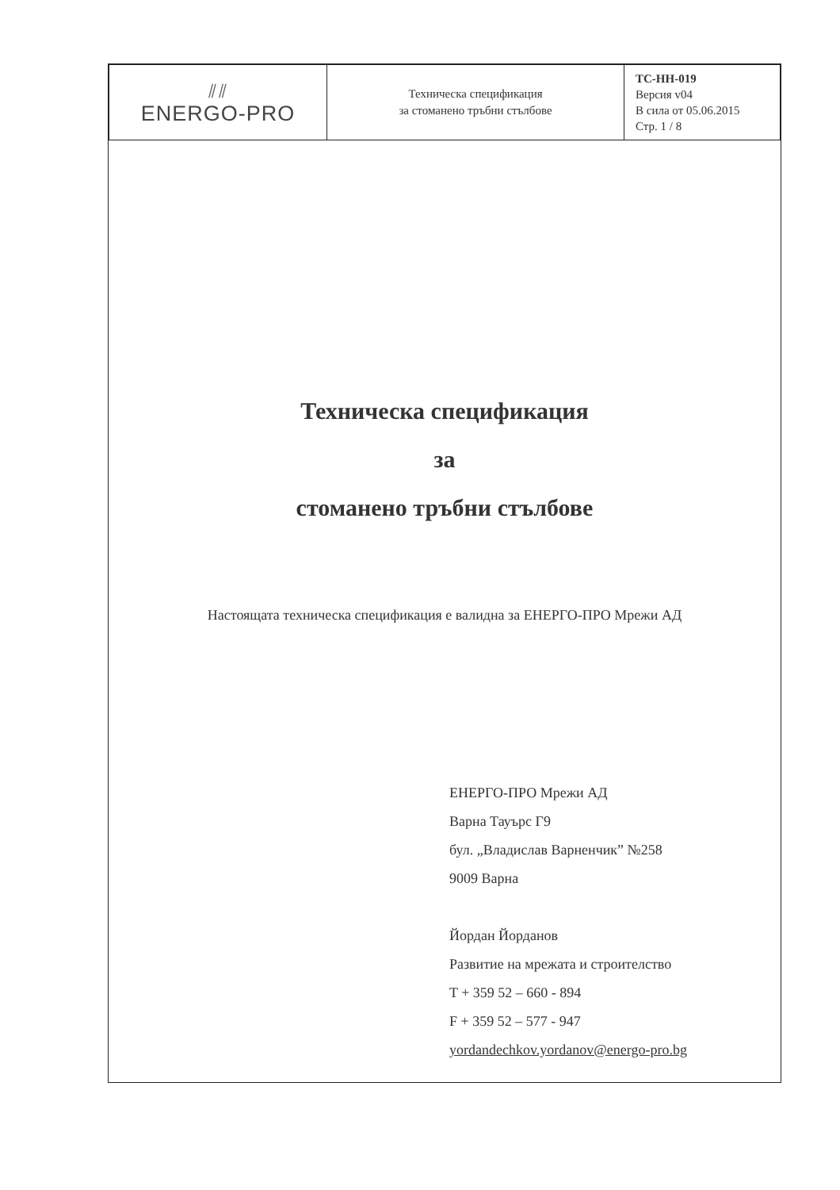| ⫽⫽ ENERGO-PRO | Техническа спецификация за стоманено тръбни стълбове | ТС-НН-019 Версия v04 В сила от 05.06.2015 Стр. 1 / 8 |
Техническа спецификация
за
стоманено тръбни стълбове
Настоящата техническа спецификация е валидна за ЕНЕРГО-ПРО Мрежи АД
ЕНЕРГО-ПРО Мрежи АД
Варна Тауърс Г9
бул. „Владислав Варненчик” №258
9009 Варна
Йордан Йорданов
Развитие на мрежата и строителство
T + 359 52 – 660 - 894
F + 359 52 – 577 - 947
yordandechkov.yordanov@energo-pro.bg